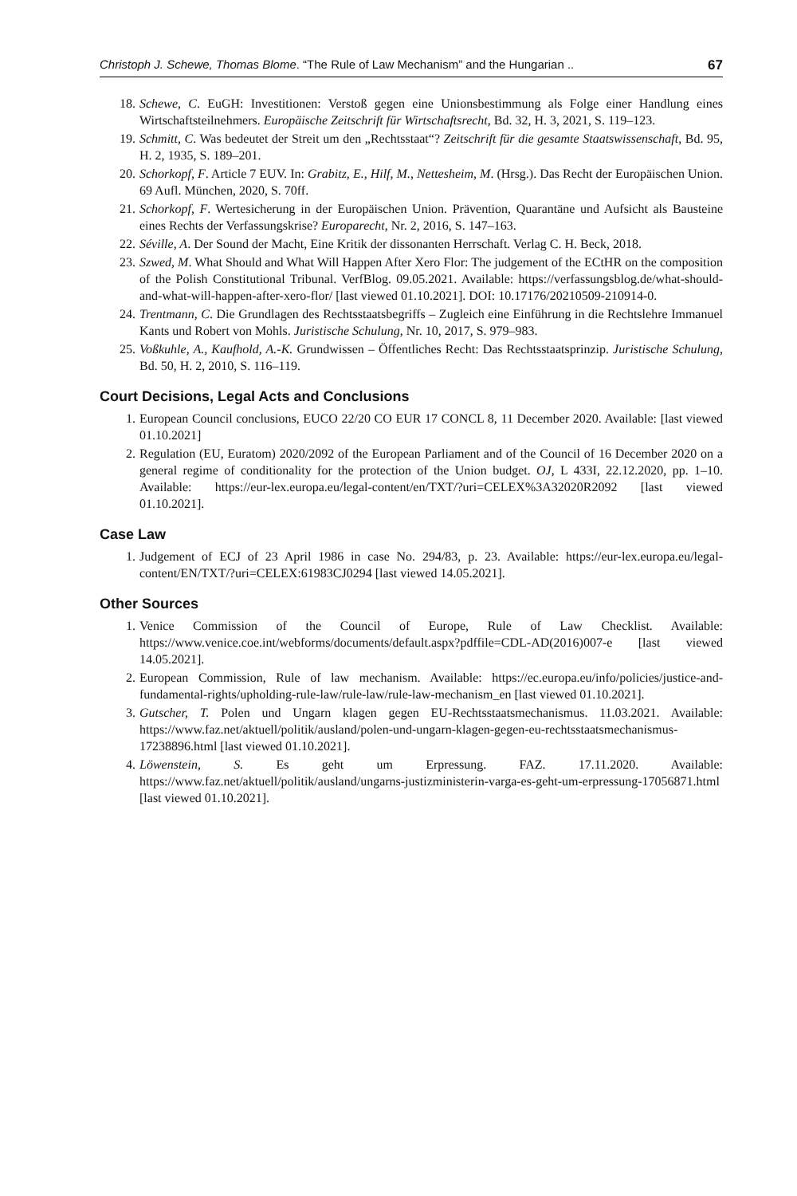Christoph J. Schewe, Thomas Blome. “The Rule of Law Mechanism” and the Hungarian .. 67
18. Schewe, C. EuGH: Investitionen: Verstoß gegen eine Unionsbestimmung als Folge einer Handlung eines Wirtschaftsteilnehmers. Europäische Zeitschrift für Wirtschaftsrecht, Bd. 32, H. 3, 2021, S. 119–123.
19. Schmitt, C. Was bedeutet der Streit um den „Rechtsstaat“? Zeitschrift für die gesamte Staatswissenschaft, Bd. 95, H. 2, 1935, S. 189–201.
20. Schorkopf, F. Article 7 EUV. In: Grabitz, E., Hilf, M., Nettesheim, M. (Hrsg.). Das Recht der Europäischen Union. 69 Aufl. München, 2020, S. 70ff.
21. Schorkopf, F. Wertesicherung in der Europäischen Union. Prävention, Quarantäne und Aufsicht als Bausteine eines Rechts der Verfassungskrise? Europarecht, Nr. 2, 2016, S. 147–163.
22. Séville, A. Der Sound der Macht, Eine Kritik der dissonanten Herrschaft. Verlag C. H. Beck, 2018.
23. Szwed, M. What Should and What Will Happen After Xero Flor: The judgement of the ECtHR on the composition of the Polish Constitutional Tribunal. VerfBlog. 09.05.2021. Available: https://verfassungsblog.de/what-should-and-what-will-happen-after-xero-flor/ [last viewed 01.10.2021]. DOI: 10.17176/20210509-210914-0.
24. Trentmann, C. Die Grundlagen des Rechtsstaatsbegriffs – Zugleich eine Einführung in die Rechtslehre Immanuel Kants und Robert von Mohls. Juristische Schulung, Nr. 10, 2017, S. 979–983.
25. Voßkuhle, A., Kaufhold, A.-K. Grundwissen – Öffentliches Recht: Das Rechtsstaatsprinzip. Juristische Schulung, Bd. 50, H. 2, 2010, S. 116–119.
Court Decisions, Legal Acts and Conclusions
1. European Council conclusions, EUCO 22/20 CO EUR 17 CONCL 8, 11 December 2020. Available: [last viewed 01.10.2021]
2. Regulation (EU, Euratom) 2020/2092 of the European Parliament and of the Council of 16 December 2020 on a general regime of conditionality for the protection of the Union budget. OJ, L 433I, 22.12.2020, pp. 1–10. Available: https://eur-lex.europa.eu/legal-content/en/TXT/?uri=CELEX%3A32020R2092 [last viewed 01.10.2021].
Case Law
1. Judgement of ECJ of 23 April 1986 in case No. 294/83, p. 23. Available: https://eur-lex.europa.eu/legal-content/EN/TXT/?uri=CELEX:61983CJ0294 [last viewed 14.05.2021].
Other Sources
1. Venice Commission of the Council of Europe, Rule of Law Checklist. Available: https://www.venice.coe.int/webforms/documents/default.aspx?pdffile=CDL-AD(2016)007-e [last viewed 14.05.2021].
2. European Commission, Rule of law mechanism. Available: https://ec.europa.eu/info/policies/justice-and-fundamental-rights/upholding-rule-law/rule-law/rule-law-mechanism_en [last viewed 01.10.2021].
3. Gutscher, T. Polen und Ungarn klagen gegen EU-Rechtsstaatsmechanismus. 11.03.2021. Available: https://www.faz.net/aktuell/politik/ausland/polen-und-ungarn-klagen-gegen-eu-rechtsstaatsmechanismus-17238896.html [last viewed 01.10.2021].
4. Löwenstein, S. Es geht um Erpressung. FAZ. 17.11.2020. Available: https://www.faz.net/aktuell/politik/ausland/ungarns-justizministerin-varga-es-geht-um-erpressung-17056871.html [last viewed 01.10.2021].